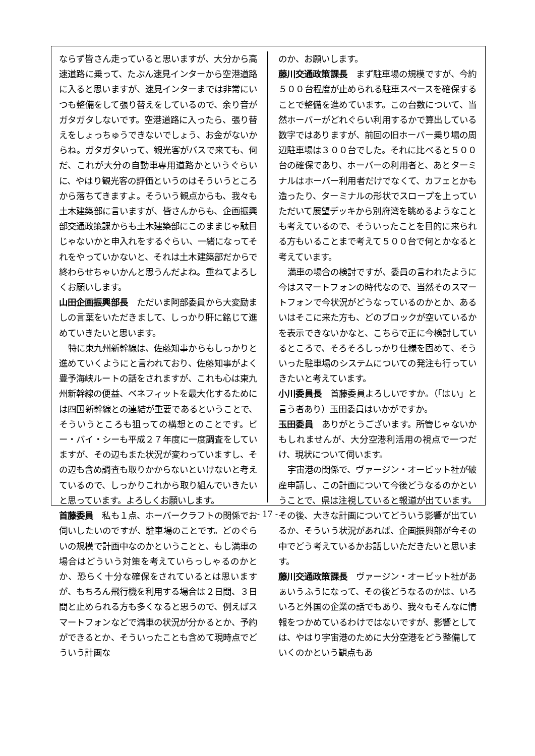ならず皆さん走っていると思いますが、大分から高速道路に乗って、たぶん速見インターから空港道路に入ると思いますが、速見インターまでは非常にいつも整備をして張り替えをしているので、余り音がガタガタしないです。空港道路に入ったら、張り替えをしょっちゅうできないでしょう、お金がないからね。ガタガタいって、観光客がバスで来ても、何だ、これが大分の自動車専用道路かというぐらいに、やはり観光客の評価というのはそういうところから落ちてきますよ。そういう観点からも、我々も土木建築部に言いますが、皆さんからも、企画振興部交通政策課からも土木建築部にこのままじゃ駄目じゃないかと申入れをするぐらい、一緒になってそれをやっていかないと、それは土木建築部だからで終わらせちゃいかんと思うんだよね。重ねてよろしくお願いします。
山田企画振興部長　ただいま阿部委員から大変励ましの言葉をいただきまして、しっかり肝に銘じて進めていきたいと思います。
特に東九州新幹線は、佐藤知事からもしっかりと進めていくようにと言われており、佐藤知事がよく豊予海峡ルートの話をされますが、これも心は東九州新幹線の便益、ベネフィットを最大化するためには四国新幹線との連結が重要であるということで、そういうところも狙っての構想とのことです。ビー・バイ・シーも平成２７年度に一度調査をしていますが、その辺もまた状況が変わっていますし、その辺も含め調査も取りかからないといけないと考えているので、しっかりこれから取り組んでいきたいと思っています。よろしくお願いします。
首藤委員　私も１点、ホーバークラフトの関係でお伺いしたいのですが、駐車場のことです。どのぐらいの規模で計画中なのかということと、もし満車の場合はどういう対策を考えていらっしゃるのかとか、恐らく十分な確保をされているとは思いますが、もちろん飛行機を利用する場合は２日間、３日間と止められる方も多くなると思うので、例えばスマートフォンなどで満車の状況が分かるとか、予約ができるとか、そういったことも含めて現時点でどういう計画な
のか、お願いします。
藤川交通政策課長　まず駐車場の規模ですが、今約５００台程度が止められる駐車スペースを確保することで整備を進めています。この台数について、当然ホーバーがどれぐらい利用するかで算出している数字ではありますが、前回の旧ホーバー乗り場の周辺駐車場は３００台でした。それに比べると５００台の確保であり、ホーバーの利用者と、あとターミナルはホーバー利用者だけでなくて、カフェとかも造ったり、ターミナルの形状でスロープを上っていただいて展望デッキから別府湾を眺めるようなことも考えているので、そういったことを目的に来られる方もいることまで考えて５００台で何とかなると考えています。
満車の場合の検討ですが、委員の言われたように今はスマートフォンの時代なので、当然そのスマートフォンで今状況がどうなっているのかとか、あるいはそこに来た方も、どのブロックが空いているかを表示できないかなと、こちらで正に今検討しているところで、そろそろしっかり仕様を固めて、そういった駐車場のシステムについての発注も行っていきたいと考えています。
小川委員長　首藤委員よろしいですか。（「はい」と言う者あり）玉田委員はいかがですか。
玉田委員　ありがとうございます。所管じゃないかもしれませんが、大分空港利活用の視点で一つだけ、現状について伺います。
宇宙港の関係で、ヴァージン・オービット社が破産申請し、この計画について今後どうなるのかということで、県は注視していると報道が出ています。その後、大きな計画についてどういう影響が出ているか、そういう状況があれば、企画振興部が今その中でどう考えているかお話しいただきたいと思います。
藤川交通政策課長　ヴァージン・オービット社があぁいうふうになって、その後どうなるのかは、いろいろと外国の企業の話でもあり、我々もそんなに情報をつかめているわけではないですが、影響としては、やはり宇宙港のために大分空港をどう整備していくのかという観点もあ
- 17 -